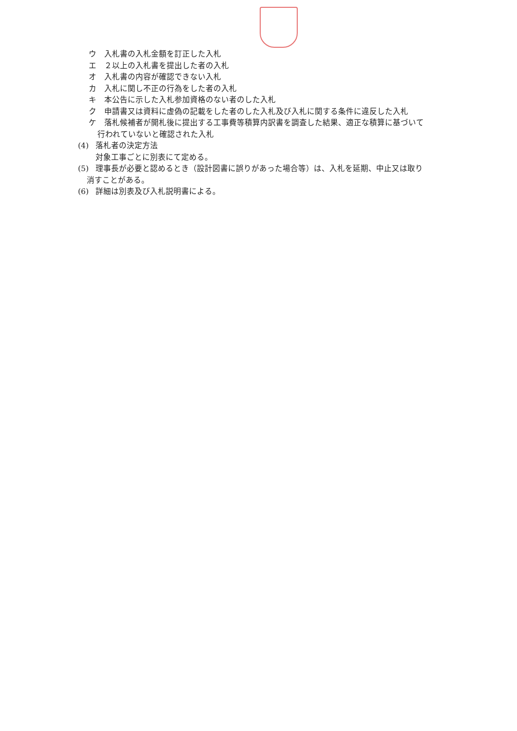ウ 入札書の入札金額を訂正した入札
エ ２以上の入札書を提出した者の入札
オ 入札書の内容が確認できない入札
カ 入札に関し不正の行為をした者の入札
キ 本公告に示した入札参加資格のない者のした入札
ク 申請書又は資料に虚偽の記載をした者のした入札及び入札に関する条件に違反した入札
ケ 落札候補者が開札後に提出する工事費等積算内訳書を調査した結果、適正な積算に基づいて
行われていないと確認された入札
(4) 落札者の決定方法
対象工事ごとに別表にて定める。
(5) 理事長が必要と認めるとき（設計図書に誤りがあった場合等）は、入札を延期、中止又は取り
消すことがある。
(6) 詳細は別表及び入札説明書による。